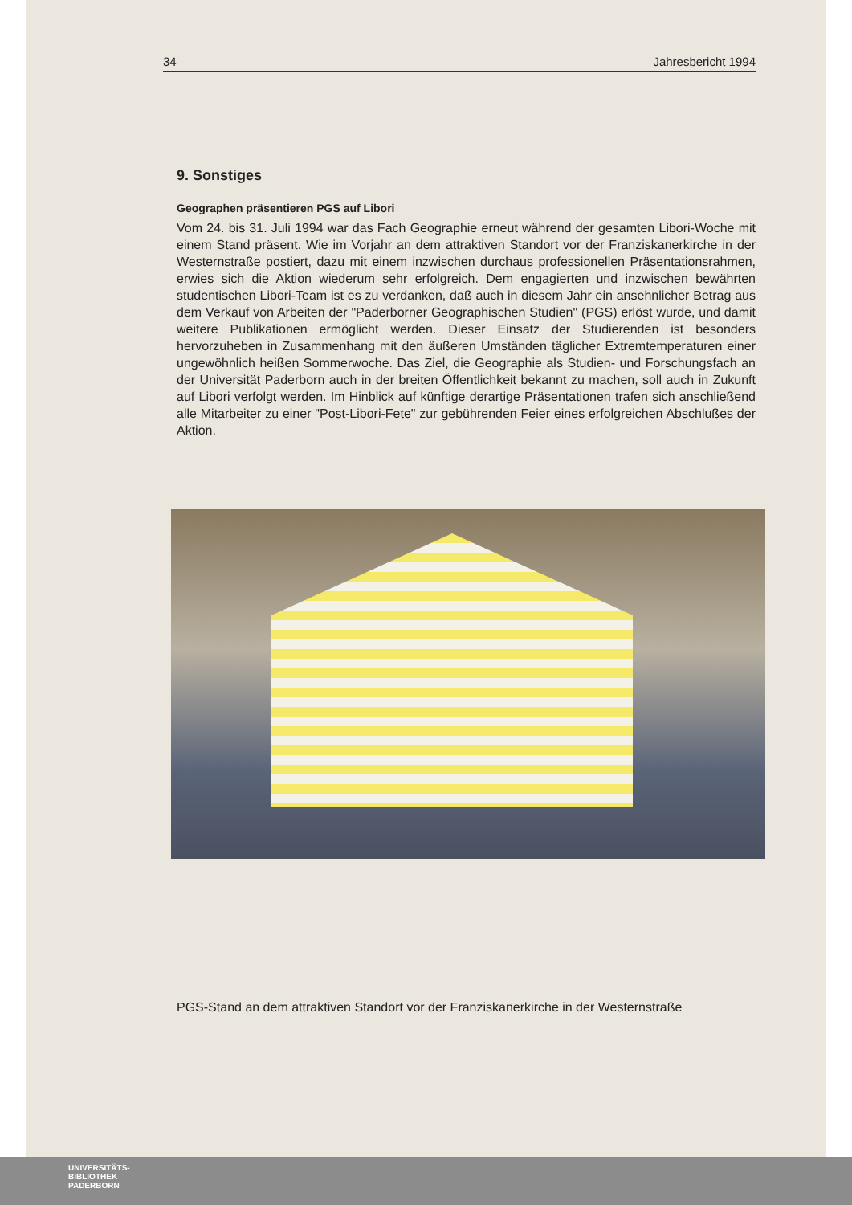34 Jahresbericht 1994
9. Sonstiges
Geographen präsentieren PGS auf Libori
Vom 24. bis 31. Juli 1994 war das Fach Geographie erneut während der gesamten Libori-Woche mit einem Stand präsent. Wie im Vorjahr an dem attraktiven Standort vor der Franziskanerkirche in der Westernstraße postiert, dazu mit einem inzwischen durchaus professionellen Präsentationsrahmen, erwies sich die Aktion wiederum sehr erfolgreich. Dem engagierten und inzwischen bewährten studentischen Libori-Team ist es zu verdanken, daß auch in diesem Jahr ein ansehnlicher Betrag aus dem Verkauf von Arbeiten der "Paderborner Geographischen Studien" (PGS) erlöst wurde, und damit weitere Publikationen ermöglicht werden. Dieser Einsatz der Studierenden ist besonders hervorzuheben in Zusammenhang mit den äußeren Umständen täglicher Extremtemperaturen einer ungewöhnlich heißen Sommerwoche. Das Ziel, die Geographie als Studien- und Forschungsfach an der Universität Paderborn auch in der breiten Öffentlichkeit bekannt zu machen, soll auch in Zukunft auf Libori verfolgt werden. Im Hinblick auf künftige derartige Präsentationen trafen sich anschließend alle Mitarbeiter zu einer "Post-Libori-Fete" zur gebührenden Feier eines erfolgreichen Abschlußes der Aktion.
PGS-Stand an dem attraktiven Standort vor der Franziskanerkirche in der Westernstraße
UNIVERSITÄTS-
BIBLIOTHEK
PADERBORN